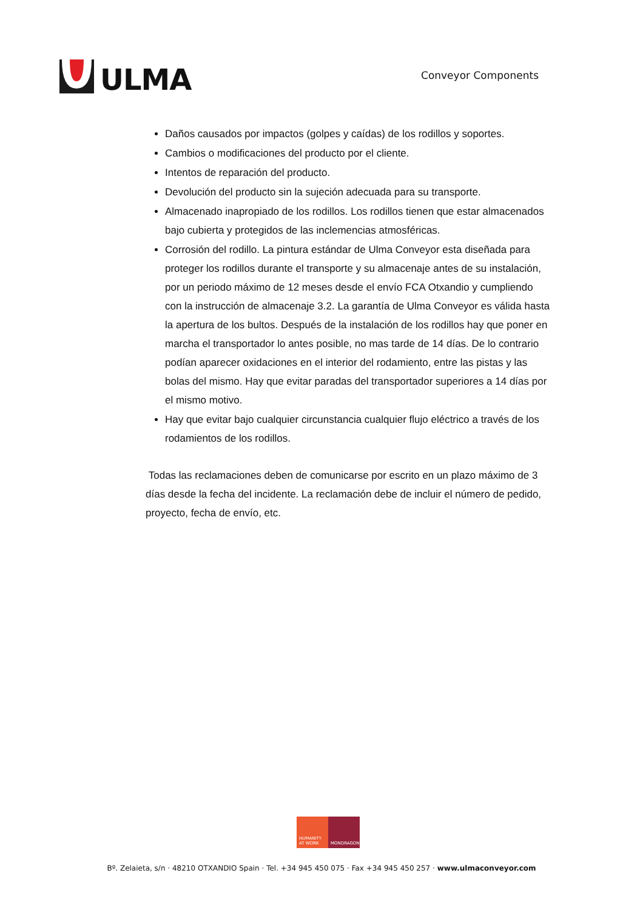ULMA
Conveyor Components
Daños causados por impactos (golpes y caídas) de los rodillos y soportes.
Cambios o modificaciones del producto por el cliente.
Intentos de reparación del producto.
Devolución del producto sin la sujeción adecuada para su transporte.
Almacenado inapropiado de los rodillos. Los rodillos tienen que estar almacenados bajo cubierta y protegidos de las inclemencias atmosféricas.
Corrosión del rodillo. La pintura estándar de Ulma Conveyor esta diseñada para proteger los rodillos durante el transporte y su almacenaje antes de su instalación, por un periodo máximo de 12 meses desde el envío FCA Otxandio y cumpliendo con la instrucción de almacenaje 3.2. La garantía de Ulma Conveyor es válida hasta la apertura de los bultos. Después de la instalación de los rodillos hay que poner en marcha el transportador lo antes posible, no mas tarde de 14 días. De lo contrario podían aparecer oxidaciones en el interior del rodamiento, entre las pistas y las bolas del mismo. Hay que evitar paradas del transportador superiores a 14 días por el mismo motivo.
Hay que evitar bajo cualquier circunstancia cualquier flujo eléctrico a través de los rodamientos de los rodillos.
Todas las reclamaciones deben de comunicarse por escrito en un plazo máximo de 3 días desde la fecha del incidente. La reclamación debe de incluir el número de pedido, proyecto, fecha de envío, etc.
HUMANITY AT WORK
MONDRAGON
Bº. Zelaieta, s/n · 48210 OTXANDIO Spain · Tel. +34 945 450 075 · Fax +34 945 450 257 · www.ulmaconveyor.com